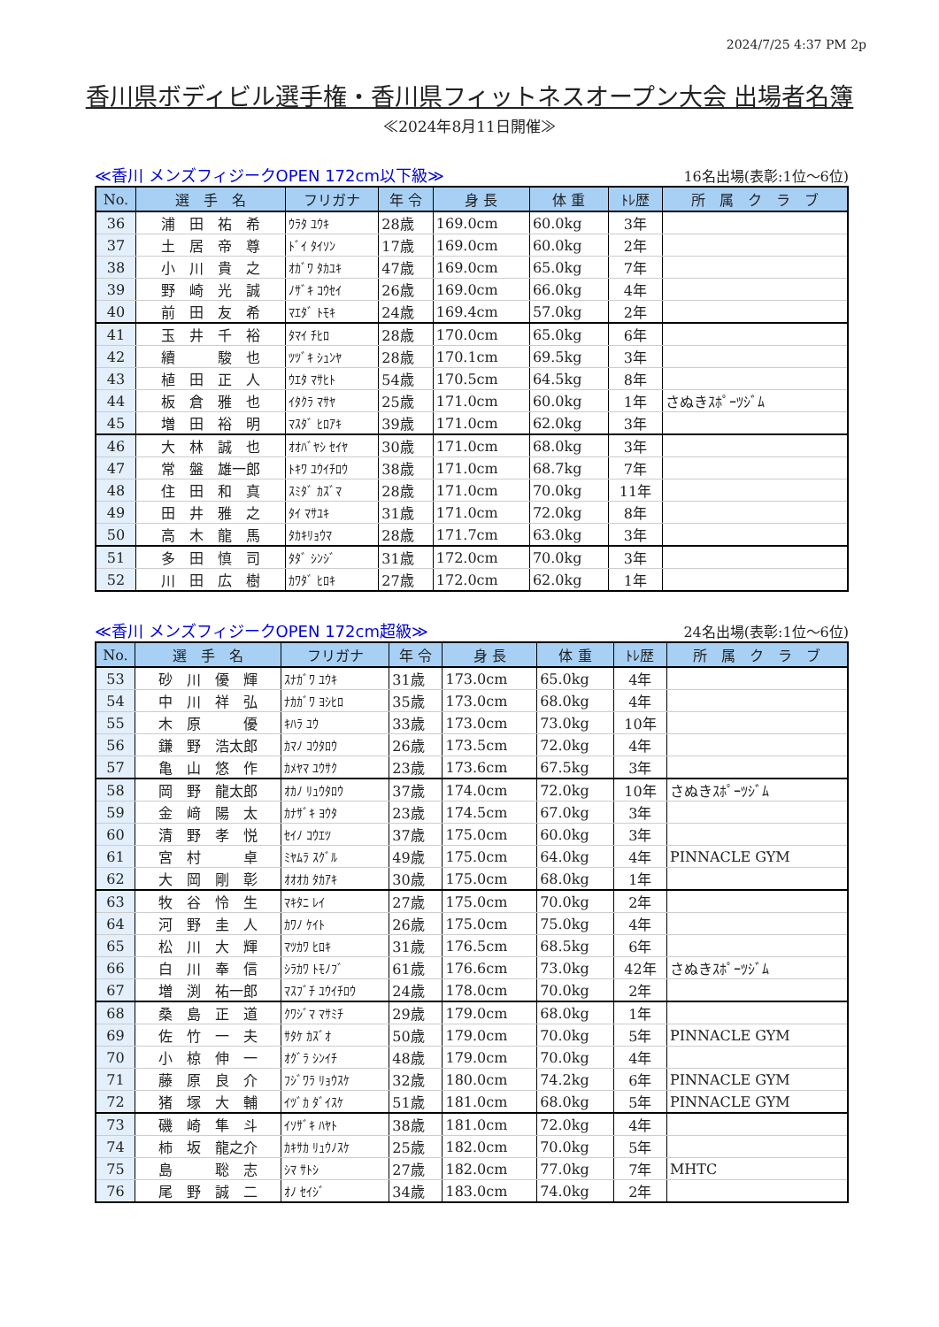2024/7/25 4:37 PM 2p
香川県ボディビル選手権・香川県フィットネスオープン大会 出場者名簿
≪2024年8月11日開催≫
≪香川 メンズフィジークOPEN 172cm以下級≫ 16名出場(表彰:1位～6位)
| No. | 選 手 名 | フリガナ | 年 令 | 身 長 | 体 重 | ﾄﾚ歴 | 所 属 ク ラ ブ |
| --- | --- | --- | --- | --- | --- | --- | --- |
| 36 | 浦 田 祐 希 | ｳﾗﾀ ﾕｳｷ | 28歳 | 169.0cm | 60.0kg | 3年 | |
| 37 | 土 居 帝 尊 | ﾄﾞｲ ﾀｲｿﾝ | 17歳 | 169.0cm | 60.0kg | 2年 | |
| 38 | 小 川 貴 之 | ｵｶﾞﾜ ﾀｶﾕｷ | 47歳 | 169.0cm | 65.0kg | 7年 | |
| 39 | 野 崎 光 誠 | ﾉｻﾞｷ ｺｳｾｲ | 26歳 | 169.0cm | 66.0kg | 4年 | |
| 40 | 前 田 友 希 | ﾏｴﾀﾞ ﾄﾓｷ | 24歳 | 169.4cm | 57.0kg | 2年 | |
| 41 | 玉 井 千 裕 | ﾀﾏｲ ﾁﾋﾛ | 28歳 | 170.0cm | 65.0kg | 6年 | |
| 42 | 續 駿 也 | ﾂﾂﾞｷ ｼｭﾝﾔ | 28歳 | 170.1cm | 69.5kg | 3年 | |
| 43 | 植 田 正 人 | ｳｴﾀ ﾏｻﾋﾄ | 54歳 | 170.5cm | 64.5kg | 8年 | |
| 44 | 板 倉 雅 也 | ｲﾀｸﾗ ﾏｻﾔ | 25歳 | 171.0cm | 60.0kg | 1年 | さぬきｽﾎﾟｰﾂｼﾞﾑ |
| 45 | 増 田 裕 明 | ﾏｽﾀﾞ ﾋﾛｱｷ | 39歳 | 171.0cm | 62.0kg | 3年 | |
| 46 | 大 林 誠 也 | ｵｵﾊﾞﾔｼ ｾｲﾔ | 30歳 | 171.0cm | 68.0kg | 3年 | |
| 47 | 常 盤 雄一郎 | ﾄｷﾜ ﾕｳｲﾁﾛｳ | 38歳 | 171.0cm | 68.7kg | 7年 | |
| 48 | 住 田 和 真 | ｽﾐﾀﾞ ｶｽﾞﾏ | 28歳 | 171.0cm | 70.0kg | 11年 | |
| 49 | 田 井 雅 之 | ﾀｲ ﾏｻﾕｷ | 31歳 | 171.0cm | 72.0kg | 8年 | |
| 50 | 高 木 龍 馬 | ﾀｶｷﾘｮｳﾏ | 28歳 | 171.7cm | 63.0kg | 3年 | |
| 51 | 多 田 慎 司 | ﾀﾀﾞ ｼﾝｼﾞ | 31歳 | 172.0cm | 70.0kg | 3年 | |
| 52 | 川 田 広 樹 | ｶﾜﾀﾞ ﾋﾛｷ | 27歳 | 172.0cm | 62.0kg | 1年 | |
≪香川 メンズフィジークOPEN 172cm超級≫ 24名出場(表彰:1位～6位)
| No. | 選 手 名 | フリガナ | 年 令 | 身 長 | 体 重 | ﾄﾚ歴 | 所 属 ク ラ ブ |
| --- | --- | --- | --- | --- | --- | --- | --- |
| 53 | 砂 川 優 輝 | ｽﾅｶﾞﾜ ﾕｳｷ | 31歳 | 173.0cm | 65.0kg | 4年 | |
| 54 | 中 川 祥 弘 | ﾅｶｶﾞﾜ ﾖｼﾋﾛ | 35歳 | 173.0cm | 68.0kg | 4年 | |
| 55 | 木 原 優 | ｷﾊﾗ ﾕｳ | 33歳 | 173.0cm | 73.0kg | 10年 | |
| 56 | 鎌 野 浩太郎 | ｶﾏﾉ ｺｳﾀﾛｳ | 26歳 | 173.5cm | 72.0kg | 4年 | |
| 57 | 亀 山 悠 作 | ｶﾒﾔﾏ ﾕｳｻｸ | 23歳 | 173.6cm | 67.5kg | 3年 | |
| 58 | 岡 野 龍太郎 | ｵｶﾉ ﾘｭｳﾀﾛｳ | 37歳 | 174.0cm | 72.0kg | 10年 | さぬきｽﾎﾟｰﾂｼﾞﾑ |
| 59 | 金 﨑 陽 太 | ｶﾅｻﾞｷ ﾖｳﾀ | 23歳 | 174.5cm | 67.0kg | 3年 | |
| 60 | 清 野 孝 悦 | ｾｲﾉ ｺｳｴﾂ | 37歳 | 175.0cm | 60.0kg | 3年 | |
| 61 | 宮 村 卓 | ﾐﾔﾑﾗ ｽｸﾞﾙ | 49歳 | 175.0cm | 64.0kg | 4年 | PINNACLE GYM |
| 62 | 大 岡 剛 彰 | ｵｵｵｶ ﾀｶｱｷ | 30歳 | 175.0cm | 68.0kg | 1年 | |
| 63 | 牧 谷 怜 生 | ﾏｷﾀﾆ ﾚｲ | 27歳 | 175.0cm | 70.0kg | 2年 | |
| 64 | 河 野 圭 人 | ｶﾜﾉ ｹｲﾄ | 26歳 | 175.0cm | 75.0kg | 4年 | |
| 65 | 松 川 大 輝 | ﾏﾂｶﾜ ﾋﾛｷ | 31歳 | 176.5cm | 68.5kg | 6年 | |
| 66 | 白 川 奉 信 | ｼﾗｶﾜ ﾄﾓﾉﾌﾞ | 61歳 | 176.6cm | 73.0kg | 42年 | さぬきｽﾎﾟｰﾂｼﾞﾑ |
| 67 | 増 渕 祐一郎 | ﾏｽﾌﾞﾁ ﾕｳｲﾁﾛｳ | 24歳 | 178.0cm | 70.0kg | 2年 | |
| 68 | 桑 島 正 道 | ｸﾜｼﾞﾏ ﾏｻﾐﾁ | 29歳 | 179.0cm | 68.0kg | 1年 | |
| 69 | 佐 竹 一 夫 | ｻﾀｹ ｶｽﾞｵ | 50歳 | 179.0cm | 70.0kg | 5年 | PINNACLE GYM |
| 70 | 小 椋 伸 一 | ｵｸﾞﾗ ｼﾝｲﾁ | 48歳 | 179.0cm | 70.0kg | 4年 | |
| 71 | 藤 原 良 介 | ﾌｼﾞﾜﾗ ﾘｮｳｽｹ | 32歳 | 180.0cm | 74.2kg | 6年 | PINNACLE GYM |
| 72 | 猪 塚 大 輔 | ｲﾂﾞｶ ﾀﾞｲｽｹ | 51歳 | 181.0cm | 68.0kg | 5年 | PINNACLE GYM |
| 73 | 磯 崎 隼 斗 | ｲｿｻﾞｷ ﾊﾔﾄ | 38歳 | 181.0cm | 72.0kg | 4年 | |
| 74 | 柿 坂 龍之介 | ｶｷｻｶ ﾘｭｳﾉｽｹ | 25歳 | 182.0cm | 70.0kg | 5年 | |
| 75 | 島 聡 志 | ｼﾏ ｻﾄｼ | 27歳 | 182.0cm | 77.0kg | 7年 | MHTC |
| 76 | 尾 野 誠 二 | ｵﾉ ｾｲｼﾞ | 34歳 | 183.0cm | 74.0kg | 2年 | |